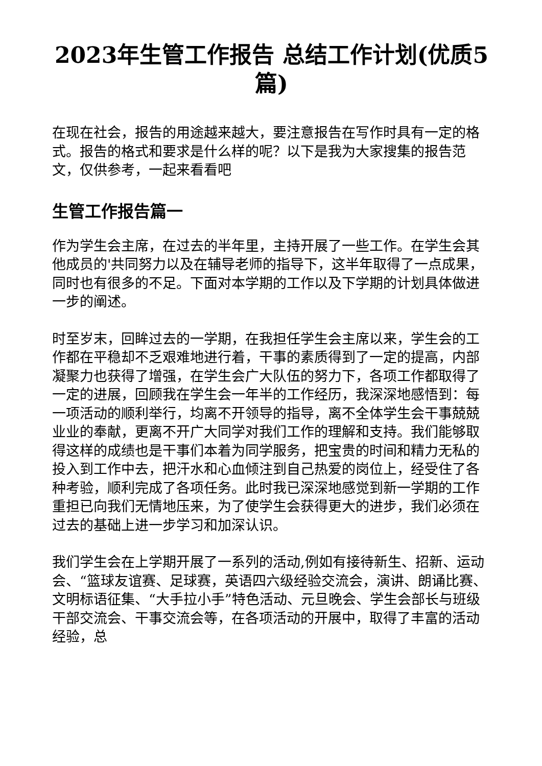2023年生管工作报告 总结工作计划(优质5篇)
在现在社会，报告的用途越来越大，要注意报告在写作时具有一定的格式。报告的格式和要求是什么样的呢？以下是我为大家搜集的报告范文，仅供参考，一起来看看吧
生管工作报告篇一
作为学生会主席，在过去的半年里，主持开展了一些工作。在学生会其他成员的'共同努力以及在辅导老师的指导下，这半年取得了一点成果，同时也有很多的不足。下面对本学期的工作以及下学期的计划具体做进一步的阐述。
时至岁末，回眸过去的一学期，在我担任学生会主席以来，学生会的工作都在平稳却不乏艰难地进行着，干事的素质得到了一定的提高，内部凝聚力也获得了增强，在学生会广大队伍的努力下，各项工作都取得了一定的进展，回顾我在学生会一年半的工作经历，我深深地感悟到：每一项活动的顺利举行，均离不开领导的指导，离不全体学生会干事兢兢业业的奉献，更离不开广大同学对我们工作的理解和支持。我们能够取得这样的成绩也是干事们本着为同学服务，把宝贵的时间和精力无私的投入到工作中去，把汗水和心血倾注到自己热爱的岗位上，经受住了各种考验，顺利完成了各项任务。此时我已深深地感觉到新一学期的工作重担已向我们无情地压来，为了使学生会获得更大的进步，我们必须在过去的基础上进一步学习和加深认识。
我们学生会在上学期开展了一系列的活动,例如有接待新生、招新、运动会、“篮球友谊赛、足球赛，英语四六级经验交流会，演讲、朗诵比赛、文明标语征集、“大手拉小手”特色活动、元旦晚会、学生会部长与班级干部交流会、干事交流会等，在各项活动的开展中，取得了丰富的活动经验，总